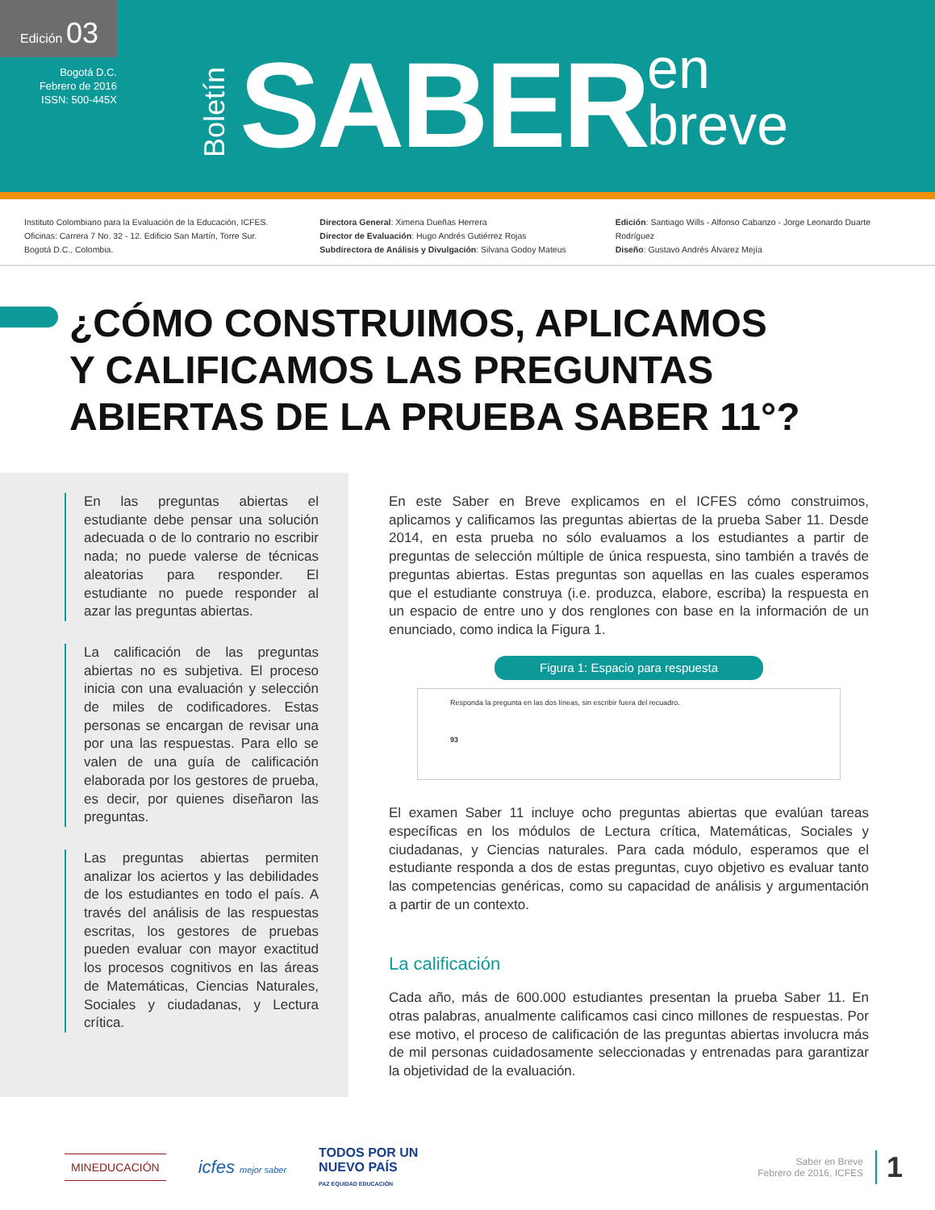Edición 03
Bogotá D.C.
Febrero de 2016
ISSN: 500-445X
Boletín
SABER
en
breve
Instituto Colombiano para la Evaluación de la Educación, ICFES.
Oficinas: Carrera 7 No. 32 - 12. Edificio San Martín, Torre Sur.
Bogotá D.C., Colombia.
Directora General: Ximena Dueñas Herrera
Director de Evaluación: Hugo Andrés Gutiérrez Rojas
Subdirectora de Análisis y Divulgación: Silvana Godoy Mateus
Edición: Santiago Wills - Alfonso Cabanzo - Jorge Leonardo Duarte Rodríguez
Diseño: Gustavo Andrés Álvarez Mejía
¿CÓMO CONSTRUIMOS, APLICAMOS
Y CALIFICAMOS LAS PREGUNTAS
ABIERTAS DE LA PRUEBA SABER 11°?
En las preguntas abiertas el estudiante debe pensar una solución adecuada o de lo contrario no escribir nada; no puede valerse de técnicas aleatorias para responder. El estudiante no puede responder al azar las preguntas abiertas.
La calificación de las preguntas abiertas no es subjetiva. El proceso inicia con una evaluación y selección de miles de codificadores. Estas personas se encargan de revisar una por una las respuestas. Para ello se valen de una guía de calificación elaborada por los gestores de prueba, es decir, por quienes diseñaron las preguntas.
Las preguntas abiertas permiten analizar los aciertos y las debilidades de los estudiantes en todo el país. A través del análisis de las respuestas escritas, los gestores de pruebas pueden evaluar con mayor exactitud los procesos cognitivos en las áreas de Matemáticas, Ciencias Naturales, Sociales y ciudadanas, y Lectura crítica.
En este Saber en Breve explicamos en el ICFES cómo construimos, aplicamos y calificamos las preguntas abiertas de la prueba Saber 11. Desde 2014, en esta prueba no sólo evaluamos a los estudiantes a partir de preguntas de selección múltiple de única respuesta, sino también a través de preguntas abiertas. Estas preguntas son aquellas en las cuales esperamos que el estudiante construya (i.e. produzca, elabore, escriba) la respuesta en un espacio de entre uno y dos renglones con base en la información de un enunciado, como indica la Figura 1.
Figura 1: Espacio para respuesta
Responda la pregunta en las dos líneas, sin escribir fuera del recuadro.
93
El examen Saber 11 incluye ocho preguntas abiertas que evalúan tareas específicas en los módulos de Lectura crítica, Matemáticas, Sociales y ciudadanas, y Ciencias naturales. Para cada módulo, esperamos que el estudiante responda a dos de estas preguntas, cuyo objetivo es evaluar tanto las competencias genéricas, como su capacidad de análisis y argumentación a partir de un contexto.
La calificación
Cada año, más de 600.000 estudiantes presentan la prueba Saber 11. En otras palabras, anualmente calificamos casi cinco millones de respuestas. Por ese motivo, el proceso de calificación de las preguntas abiertas involucra más de mil personas cuidadosamente seleccionadas y entrenadas para garantizar la objetividad de la evaluación.
MINEDUCACIÓN icfes mejor saber TODOS POR UN
NUEVO PAÍS
PAZ EQUIDAD EDUCACIÓN
Saber en Breve
Febrero de 2016, ICFES 1